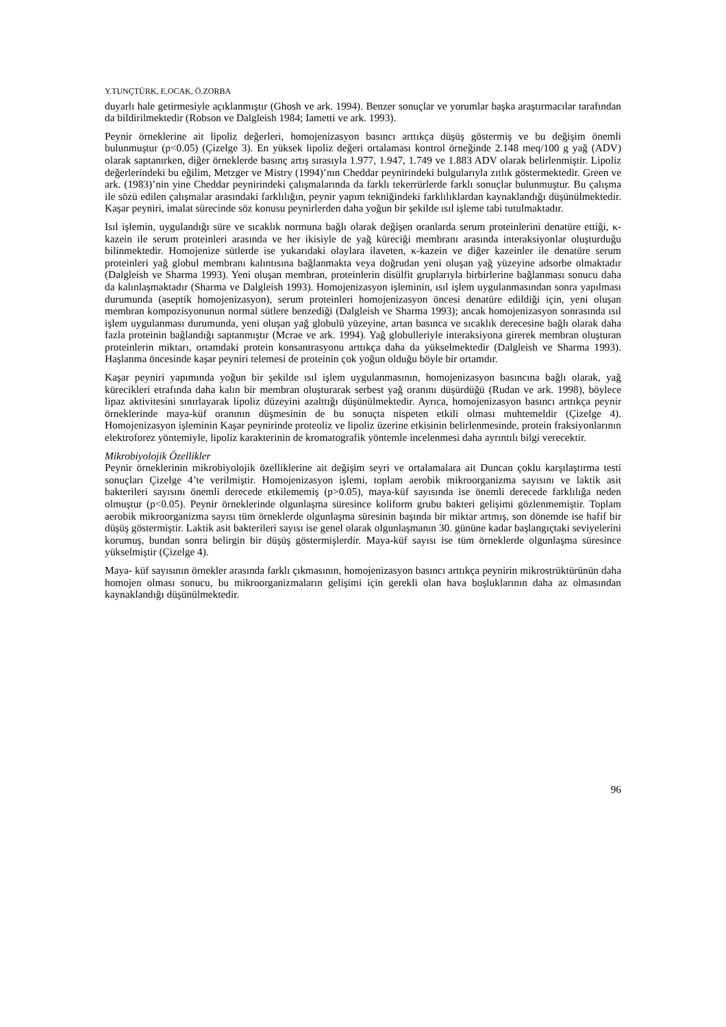Y.TUNÇTÜRK, E.OCAK, Ö.ZORBA
duyarlı hale getirmesiyle açıklanmıştır (Ghosh ve ark. 1994). Benzer sonuçlar ve yorumlar başka araştırmacılar tarafından da bildirilmektedir (Robson ve Dalgleish 1984; Iametti ve ark. 1993).
Peynir örneklerine ait lipoliz değerleri, homojenizasyon basıncı arttıkça düşüş göstermiş ve bu değişim önemli bulunmuştur (p<0.05) (Çizelge 3). En yüksek lipoliz değeri ortalaması kontrol örneğinde 2.148 meq/100 g yağ (ADV) olarak saptanırken, diğer örneklerde basınç artış sırasıyla 1.977, 1.947, 1.749 ve 1.883 ADV olarak belirlenmiştir. Lipoliz değerlerindeki bu eğilim, Metzger ve Mistry (1994)’nın Cheddar peynirindeki bulgularıyla zıtlık göstermektedir. Green ve ark. (1983)’nin yine Cheddar peynirindeki çalışmalarında da farklı tekerrürlerde farklı sonuçlar bulunmuştur. Bu çalışma ile sözü edilen çalışmalar arasındaki farklılığın, peynir yapım tekniğindeki farklılıklardan kaynaklandığı düşünülmektedir. Kaşar peyniri, imalat sürecinde söz konusu peynirlerden daha yoğun bir şekilde ısıl işleme tabi tutulmaktadır.
Isıl işlemin, uygulandığı süre ve sıcaklık normuna bağlı olarak değişen oranlarda serum proteinlerini denatüre ettiği, κ-kazein ile serum proteinleri arasında ve her ikisiyle de yağ küreciği membranı arasında interaksiyonlar oluşturduğu bilinmektedir. Homojenize sütlerde ise yukarıdaki olaylara ilaveten, κ-kazein ve diğer kazeinler ile denatüre serum proteinleri yağ globul membranı kalıntısına bağlanmakta veya doğrudan yeni oluşan yağ yüzeyine adsorbe olmaktadır (Dalgleish ve Sharma 1993). Yeni oluşan membran, proteinlerin disülfit gruplarıyla birbirlerine bağlanması sonucu daha da kalınlaşmaktadır (Sharma ve Dalgleish 1993). Homojenizasyon işleminin, ısıl işlem uygulanmasından sonra yapılması durumunda (aseptik homojenizasyon), serum proteinleri homojenizasyon öncesi denatüre edildiği için, yeni oluşan membran kompozisyonunun normal sütlere benzediği (Dalgleish ve Sharma 1993); ancak homojenizasyon sonrasında ısıl işlem uygulanması durumunda, yeni oluşan yağ globulü yüzeyine, artan basınca ve sıcaklık derecesine bağlı olarak daha fazla proteinin bağlandığı saptanmıştır (Mcrae ve ark. 1994). Yağ globulleriyle interaksiyona girerek membran oluşturan proteinlerin miktarı, ortamdaki protein konsantrasyonu arttıkça daha da yükselmektedir (Dalgleish ve Sharma 1993). Haşlanma öncesinde kaşar peyniri telemesi de proteinin çok yoğun olduğu böyle bir ortamdır.
Kaşar peyniri yapımında yoğun bir şekilde ısıl işlem uygulanmasının, homojenizasyon basıncına bağlı olarak, yağ kürecikleri etrafında daha kalın bir membran oluşturarak serbest yağ oranını düşürdüğü (Rudan ve ark. 1998), böylece lipaz aktivitesini sınırlayarak lipoliz düzeyini azalttığı düşünülmektedir. Ayrıca, homojenizasyon basıncı arttıkça peynir örneklerinde maya-küf oranının düşmesinin de bu sonuçta nispeten etkili olması muhtemeldir (Çizelge 4). Homojenizasyon işleminin Kaşar peynirinde proteoliz ve lipoliz üzerine etkisinin belirlenmesinde, protein fraksiyonlarının elektroforez yöntemiyle, lipoliz karakterinin de kromatografik yöntemle incelenmesi daha ayrıntılı bilgi verecektir.
Mikrobiyolojik Özellikler
Peynir örneklerinin mikrobiyolojik özelliklerine ait değişim seyri ve ortalamalara ait Duncan çoklu karşılaştırma testi sonuçları Çizelge 4’te verilmiştir. Homojenizasyon işlemi, toplam aerobik mikroorganizma sayısını ve laktik asit bakterileri sayısını önemli derecede etkilememiş (p>0.05), maya-küf sayısında ise önemli derecede farklılığa neden olmuştur (p<0.05). Peynir örneklerinde olgunlaşma süresince koliform grubu bakteri gelişimi gözlenmemiştir. Toplam aerobik mikroorganizma sayısı tüm örneklerde olgunlaşma süresinin başında bir miktar artmış, son dönemde ise hafif bir düşüş göstermiştir. Laktik asit bakterileri sayısı ise genel olarak olgunlaşmanın 30. gününe kadar başlangıçtaki seviyelerini korumuş, bundan sonra belirgin bir düşüş göstermişlerdir. Maya-küf sayısı ise tüm örneklerde olgunlaşma süresince yükselmiştir (Çizelge 4).
Maya- küf sayısının örnekler arasında farklı çıkmasının, homojenizasyon basıncı arttıkça peynirin mikrostrüktürünün daha homojen olması sonucu, bu mikroorganizmaların gelişimi için gerekli olan hava boşluklarının daha az olmasından kaynaklandığı düşünülmektedir.
96